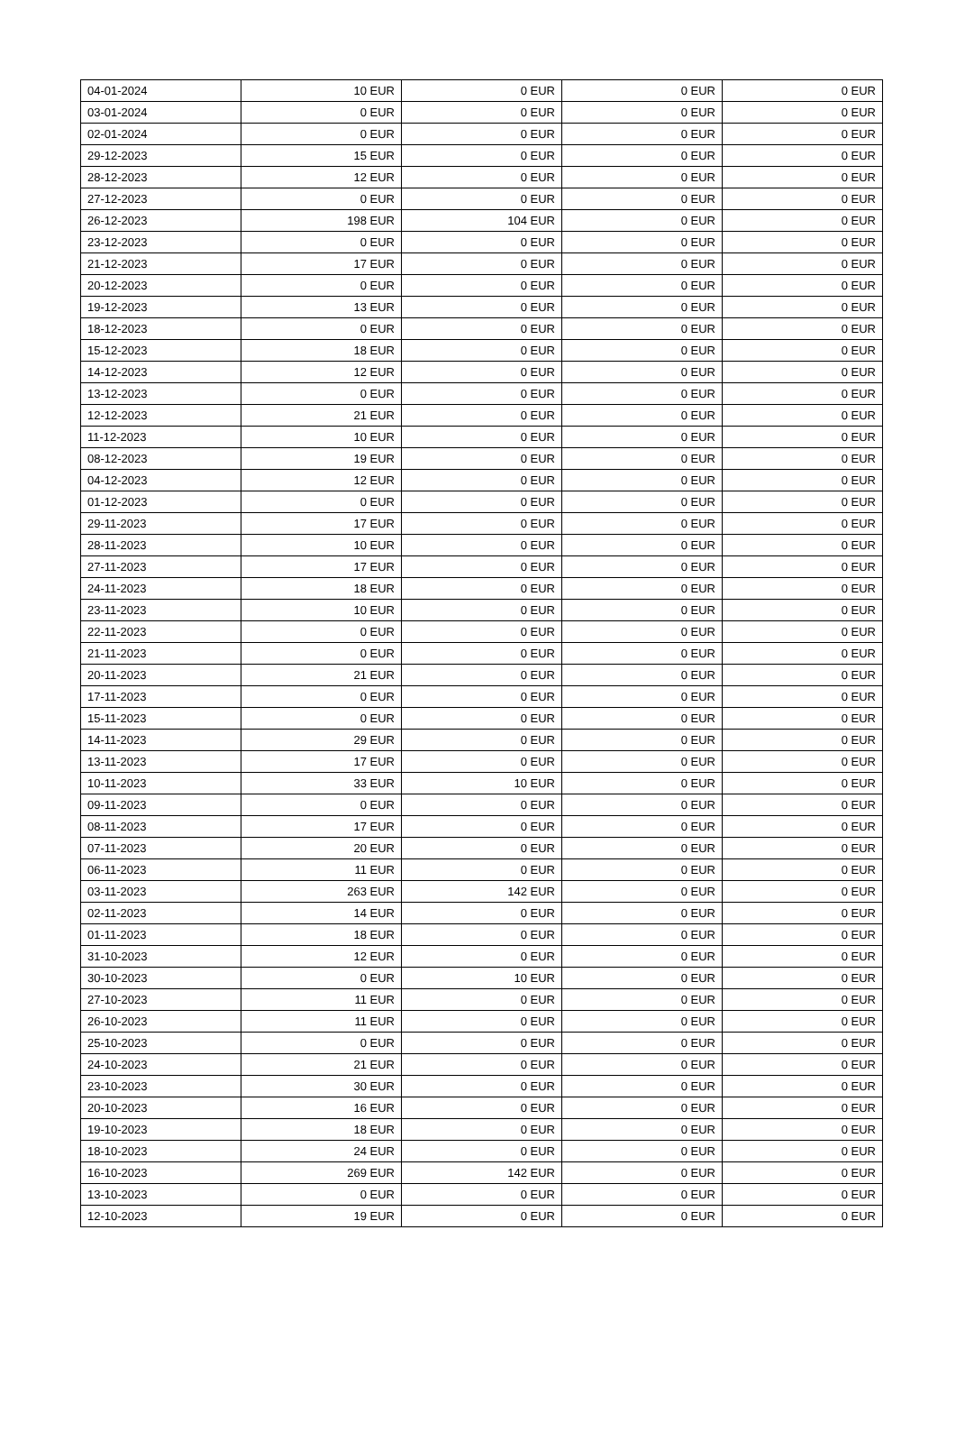| 04-01-2024 | 10 EUR | 0 EUR | 0 EUR | 0 EUR |
| 03-01-2024 | 0 EUR | 0 EUR | 0 EUR | 0 EUR |
| 02-01-2024 | 0 EUR | 0 EUR | 0 EUR | 0 EUR |
| 29-12-2023 | 15 EUR | 0 EUR | 0 EUR | 0 EUR |
| 28-12-2023 | 12 EUR | 0 EUR | 0 EUR | 0 EUR |
| 27-12-2023 | 0 EUR | 0 EUR | 0 EUR | 0 EUR |
| 26-12-2023 | 198 EUR | 104 EUR | 0 EUR | 0 EUR |
| 23-12-2023 | 0 EUR | 0 EUR | 0 EUR | 0 EUR |
| 21-12-2023 | 17 EUR | 0 EUR | 0 EUR | 0 EUR |
| 20-12-2023 | 0 EUR | 0 EUR | 0 EUR | 0 EUR |
| 19-12-2023 | 13 EUR | 0 EUR | 0 EUR | 0 EUR |
| 18-12-2023 | 0 EUR | 0 EUR | 0 EUR | 0 EUR |
| 15-12-2023 | 18 EUR | 0 EUR | 0 EUR | 0 EUR |
| 14-12-2023 | 12 EUR | 0 EUR | 0 EUR | 0 EUR |
| 13-12-2023 | 0 EUR | 0 EUR | 0 EUR | 0 EUR |
| 12-12-2023 | 21 EUR | 0 EUR | 0 EUR | 0 EUR |
| 11-12-2023 | 10 EUR | 0 EUR | 0 EUR | 0 EUR |
| 08-12-2023 | 19 EUR | 0 EUR | 0 EUR | 0 EUR |
| 04-12-2023 | 12 EUR | 0 EUR | 0 EUR | 0 EUR |
| 01-12-2023 | 0 EUR | 0 EUR | 0 EUR | 0 EUR |
| 29-11-2023 | 17 EUR | 0 EUR | 0 EUR | 0 EUR |
| 28-11-2023 | 10 EUR | 0 EUR | 0 EUR | 0 EUR |
| 27-11-2023 | 17 EUR | 0 EUR | 0 EUR | 0 EUR |
| 24-11-2023 | 18 EUR | 0 EUR | 0 EUR | 0 EUR |
| 23-11-2023 | 10 EUR | 0 EUR | 0 EUR | 0 EUR |
| 22-11-2023 | 0 EUR | 0 EUR | 0 EUR | 0 EUR |
| 21-11-2023 | 0 EUR | 0 EUR | 0 EUR | 0 EUR |
| 20-11-2023 | 21 EUR | 0 EUR | 0 EUR | 0 EUR |
| 17-11-2023 | 0 EUR | 0 EUR | 0 EUR | 0 EUR |
| 15-11-2023 | 0 EUR | 0 EUR | 0 EUR | 0 EUR |
| 14-11-2023 | 29 EUR | 0 EUR | 0 EUR | 0 EUR |
| 13-11-2023 | 17 EUR | 0 EUR | 0 EUR | 0 EUR |
| 10-11-2023 | 33 EUR | 10 EUR | 0 EUR | 0 EUR |
| 09-11-2023 | 0 EUR | 0 EUR | 0 EUR | 0 EUR |
| 08-11-2023 | 17 EUR | 0 EUR | 0 EUR | 0 EUR |
| 07-11-2023 | 20 EUR | 0 EUR | 0 EUR | 0 EUR |
| 06-11-2023 | 11 EUR | 0 EUR | 0 EUR | 0 EUR |
| 03-11-2023 | 263 EUR | 142 EUR | 0 EUR | 0 EUR |
| 02-11-2023 | 14 EUR | 0 EUR | 0 EUR | 0 EUR |
| 01-11-2023 | 18 EUR | 0 EUR | 0 EUR | 0 EUR |
| 31-10-2023 | 12 EUR | 0 EUR | 0 EUR | 0 EUR |
| 30-10-2023 | 0 EUR | 10 EUR | 0 EUR | 0 EUR |
| 27-10-2023 | 11 EUR | 0 EUR | 0 EUR | 0 EUR |
| 26-10-2023 | 11 EUR | 0 EUR | 0 EUR | 0 EUR |
| 25-10-2023 | 0 EUR | 0 EUR | 0 EUR | 0 EUR |
| 24-10-2023 | 21 EUR | 0 EUR | 0 EUR | 0 EUR |
| 23-10-2023 | 30 EUR | 0 EUR | 0 EUR | 0 EUR |
| 20-10-2023 | 16 EUR | 0 EUR | 0 EUR | 0 EUR |
| 19-10-2023 | 18 EUR | 0 EUR | 0 EUR | 0 EUR |
| 18-10-2023 | 24 EUR | 0 EUR | 0 EUR | 0 EUR |
| 16-10-2023 | 269 EUR | 142 EUR | 0 EUR | 0 EUR |
| 13-10-2023 | 0 EUR | 0 EUR | 0 EUR | 0 EUR |
| 12-10-2023 | 19 EUR | 0 EUR | 0 EUR | 0 EUR |